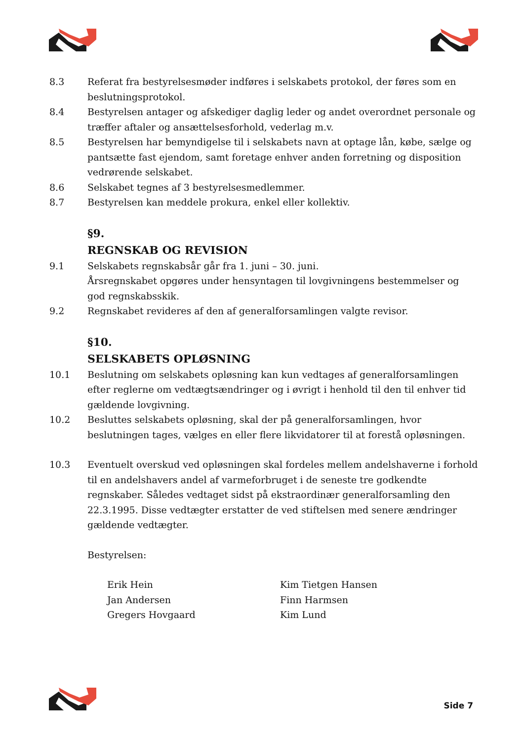8.3 Referat fra bestyrelsesmøder indføres i selskabets protokol, der føres som en beslutningsprotokol.
8.4 Bestyrelsen antager og afskediger daglig leder og andet overordnet personale og træffer aftaler og ansættelsesforhold, vederlag m.v.
8.5 Bestyrelsen har bemyndigelse til i selskabets navn at optage lån, købe, sælge og pantsætte fast ejendom, samt foretage enhver anden forretning og disposition vedrørende selskabet.
8.6 Selskabet tegnes af 3 bestyrelsesmedlemmer.
8.7 Bestyrelsen kan meddele prokura, enkel eller kollektiv.
§9.
REGNSKAB OG REVISION
9.1 Selskabets regnskabsår går fra 1. juni – 30. juni.
Årsregnskabet opgøres under hensyntagen til lovgivningens bestemmelser og god regnskabsskik.
9.2 Regnskabet revideres af den af generalforsamlingen valgte revisor.
§10.
SELSKABETS OPLØSNING
10.1 Beslutning om selskabets opløsning kan kun vedtages af generalforsamlingen efter reglerne om vedtægtsændringer og i øvrigt i henhold til den til enhver tid gældende lovgivning.
10.2 Besluttes selskabets opløsning, skal der på generalforsamlingen, hvor beslutningen tages, vælges en eller flere likvidatorer til at forestå opløsningen.
10.3 Eventuelt overskud ved opløsningen skal fordeles mellem andelshaverne i forhold til en andelshavers andel af varmeforbruget i de seneste tre godkendte regnskaber. Således vedtaget sidst på ekstraordinær generalforsamling den 22.3.1995. Disse vedtægter erstatter de ved stiftelsen med senere ændringer gældende vedtægter.
Bestyrelsen:
Erik Hein
Jan Andersen
Gregers Hovgaard
Kim Tietgen Hansen
Finn Harmsen
Kim Lund
Side 7